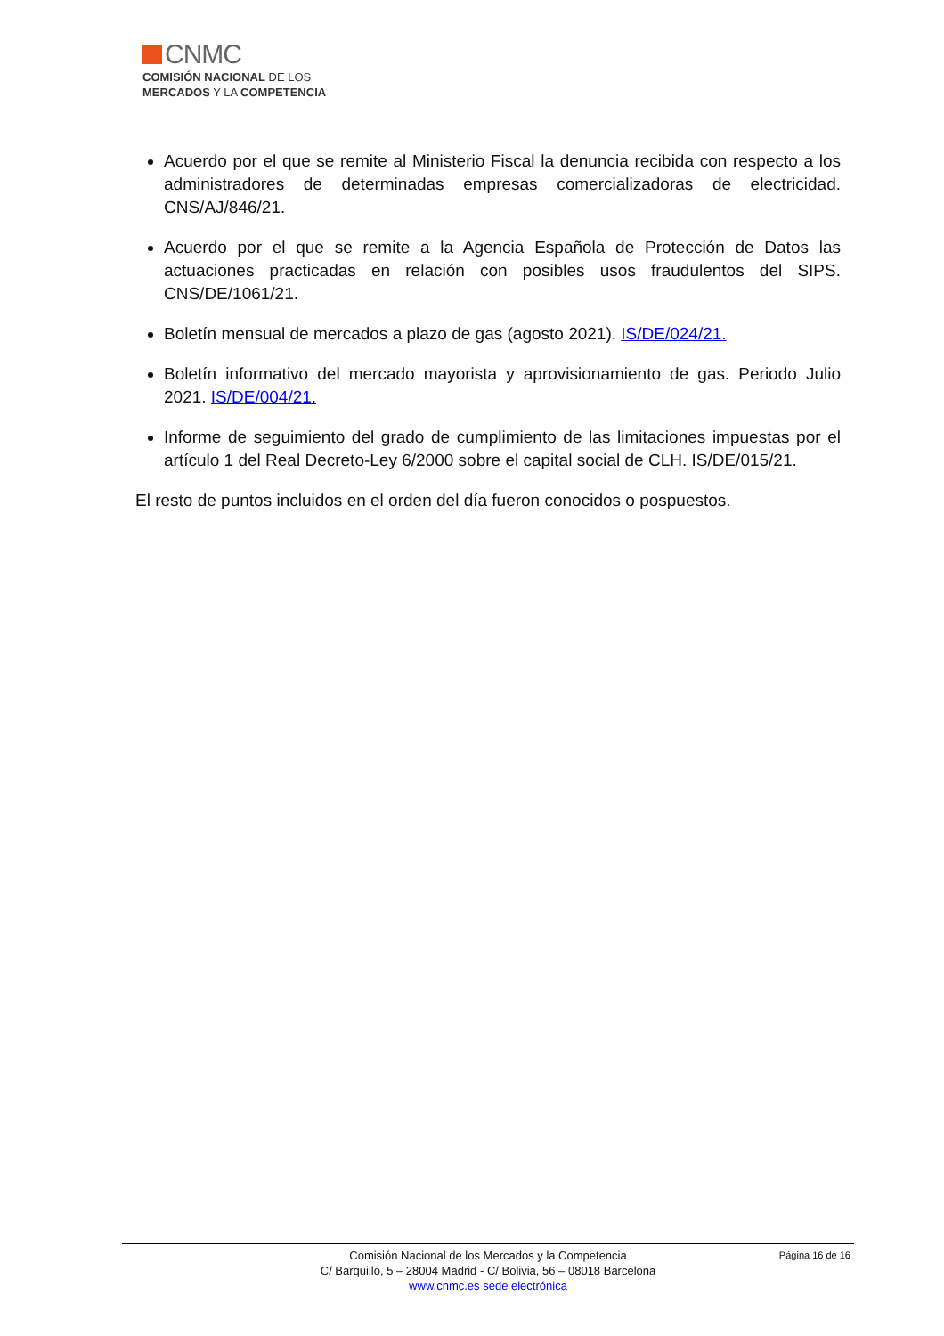CNMC
COMISIÓN NACIONAL DE LOS
MERCADOS Y LA COMPETENCIA
Acuerdo por el que se remite al Ministerio Fiscal la denuncia recibida con respecto a los administradores de determinadas empresas comercializadoras de electricidad. CNS/AJ/846/21.
Acuerdo por el que se remite a la Agencia Española de Protección de Datos las actuaciones practicadas en relación con posibles usos fraudulentos del SIPS. CNS/DE/1061/21.
Boletín mensual de mercados a plazo de gas (agosto 2021). IS/DE/024/21.
Boletín informativo del mercado mayorista y aprovisionamiento de gas. Periodo Julio 2021. IS/DE/004/21.
Informe de seguimiento del grado de cumplimiento de las limitaciones impuestas por el artículo 1 del Real Decreto-Ley 6/2000 sobre el capital social de CLH. IS/DE/015/21.
El resto de puntos incluidos en el orden del día fueron conocidos o pospuestos.
Página 16 de 16
Comisión Nacional de los Mercados y la Competencia
C/ Barquillo, 5 – 28004 Madrid - C/ Bolivia, 56 – 08018 Barcelona
www.cnmc.es sede electrónica